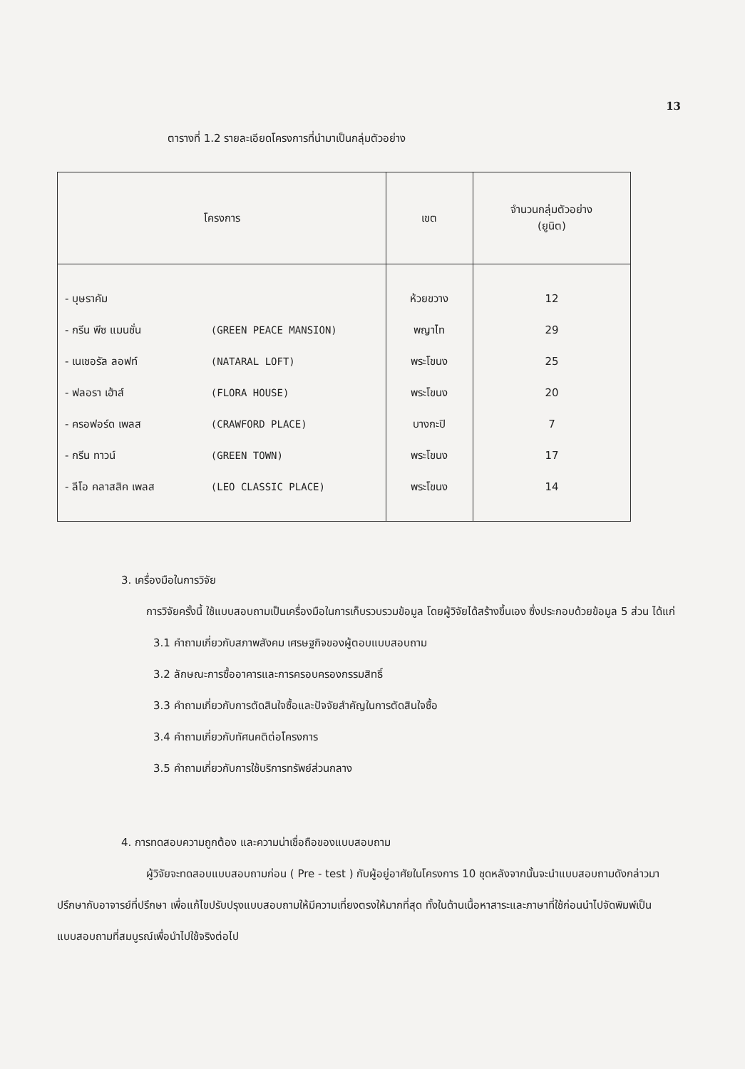13
ตารางที่ 1.2 รายละเอียดโครงการที่นำมาเป็นกลุ่มตัวอย่าง
| โครงการ | เขต | จำนวนกลุ่มตัวอย่าง (ยูนิต) |
| --- | --- | --- |
| - บุษราคัม | ห้วยขวาง | 12 |
| - กรีน พีซ แมนชั่น (GREEN PEACE MANSION) | พญาไท | 29 |
| - เนเชอรัล ลอฟท์ (NATARAL LOFT) | พระโขนง | 25 |
| - ฟลอรา เฮ้าส์ (FLORA HOUSE) | พระโขนง | 20 |
| - ครอฟอร์ด เพลส (CRAWFORD PLACE) | บางกะปิ | 7 |
| - กรีน ทาวน์ (GREEN TOWN) | พระโขนง | 17 |
| - ลีโอ คลาสสิค เพลส (LEO CLASSIC PLACE) | พระโขนง | 14 |
3. เครื่องมือในการวิจัย
การวิจัยครั้งนี้ ใช้แบบสอบถามเป็นเครื่องมือในการเก็บรวบรวมข้อมูล โดยผู้วิจัยได้สร้างขึ้นเอง ซึ่งประกอบด้วยข้อมูล 5 ส่วน ได้แก่
3.1 คำถามเกี่ยวกับสภาพสังคม เศรษฐกิจของผู้ตอบแบบสอบถาม
3.2 ลักษณะการซื้ออาคารและการครอบครองกรรมสิทธิ์
3.3 คำถามเกี่ยวกับการตัดสินใจซื้อและปัจจัยสำคัญในการตัดสินใจซื้อ
3.4 คำถามเกี่ยวกับทัศนคติต่อโครงการ
3.5 คำถามเกี่ยวกับการใช้บริการทรัพย์ส่วนกลาง
4. การทดสอบความถูกต้อง และความน่าเชื่อถือของแบบสอบถาม
ผู้วิจัยจะทดสอบแบบสอบถามก่อน ( Pre - test ) กับผู้อยู่อาศัยในโครงการ 10 ชุดหลังจากนั้นจะนำแบบสอบถามดังกล่าวมาปรึกษากับอาจารย์ที่ปรึกษา เพื่อแก้ไขปรับปรุงแบบสอบถามให้มีความเที่ยงตรงให้มากที่สุด ทั้งในด้านเนื้อหาสาระและภาษาที่ใช้ก่อนนำไปจัดพิมพ์เป็นแบบสอบถามที่สมบูรณ์เพื่อนำไปใช้จริงต่อไป